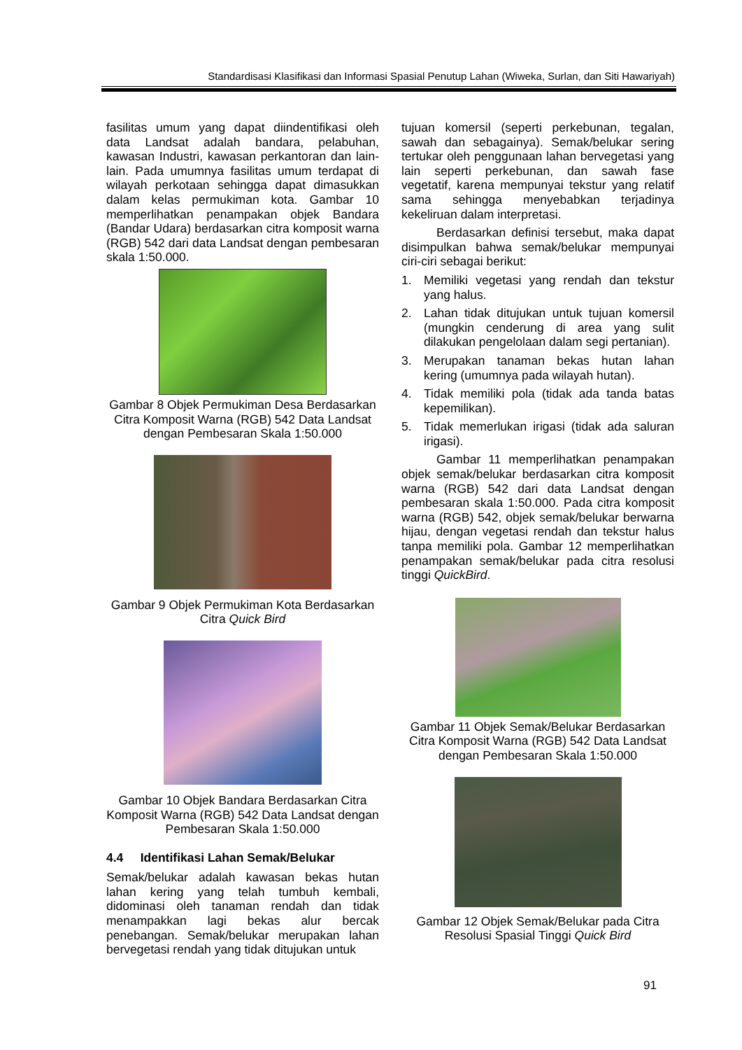Standardisasi Klasifikasi dan Informasi Spasial Penutup Lahan (Wiweka, Surlan, dan Siti Hawariyah)
fasilitas umum yang dapat diindentifikasi oleh data Landsat adalah bandara, pelabuhan, kawasan Industri, kawasan perkantoran dan lain-lain. Pada umumnya fasilitas umum terdapat di wilayah perkotaan sehingga dapat dimasukkan dalam kelas permukiman kota. Gambar 10 memperlihatkan penampakan objek Bandara (Bandar Udara) berdasarkan citra komposit warna (RGB) 542 dari data Landsat dengan pembesaran skala 1:50.000.
Gambar 8 Objek Permukiman Desa Berdasarkan Citra Komposit Warna (RGB) 542 Data Landsat dengan Pembesaran Skala 1:50.000
Gambar 9 Objek Permukiman Kota Berdasarkan Citra Quick Bird
Gambar 10 Objek Bandara Berdasarkan Citra Komposit Warna (RGB) 542 Data Landsat dengan Pembesaran Skala 1:50.000
4.4 Identifikasi Lahan Semak/Belukar
Semak/belukar adalah kawasan bekas hutan lahan kering yang telah tumbuh kembali, didominasi oleh tanaman rendah dan tidak menampakkan lagi bekas alur bercak penebangan. Semak/belukar merupakan lahan bervegetasi rendah yang tidak ditujukan untuk
tujuan komersil (seperti perkebunan, tegalan, sawah dan sebagainya). Semak/belukar sering tertukar oleh penggunaan lahan bervegetasi yang lain seperti perkebunan, dan sawah fase vegetatif, karena mempunyai tekstur yang relatif sama sehingga menyebabkan terjadinya kekeliruan dalam interpretasi.
Berdasarkan definisi tersebut, maka dapat disimpulkan bahwa semak/belukar mempunyai ciri-ciri sebagai berikut:
1. Memiliki vegetasi yang rendah dan tekstur yang halus.
2. Lahan tidak ditujukan untuk tujuan komersil (mungkin cenderung di area yang sulit dilakukan pengelolaan dalam segi pertanian).
3. Merupakan tanaman bekas hutan lahan kering (umumnya pada wilayah hutan).
4. Tidak memiliki pola (tidak ada tanda batas kepemilikan).
5. Tidak memerlukan irigasi (tidak ada saluran irigasi).
Gambar 11 memperlihatkan penampakan objek semak/belukar berdasarkan citra komposit warna (RGB) 542 dari data Landsat dengan pembesaran skala 1:50.000. Pada citra komposit warna (RGB) 542, objek semak/belukar berwarna hijau, dengan vegetasi rendah dan tekstur halus tanpa memiliki pola. Gambar 12 memperlihatkan penampakan semak/belukar pada citra resolusi tinggi QuickBird.
Gambar 11 Objek Semak/Belukar Berdasarkan Citra Komposit Warna (RGB) 542 Data Landsat dengan Pembesaran Skala 1:50.000
Gambar 12 Objek Semak/Belukar pada Citra Resolusi Spasial Tinggi Quick Bird
91